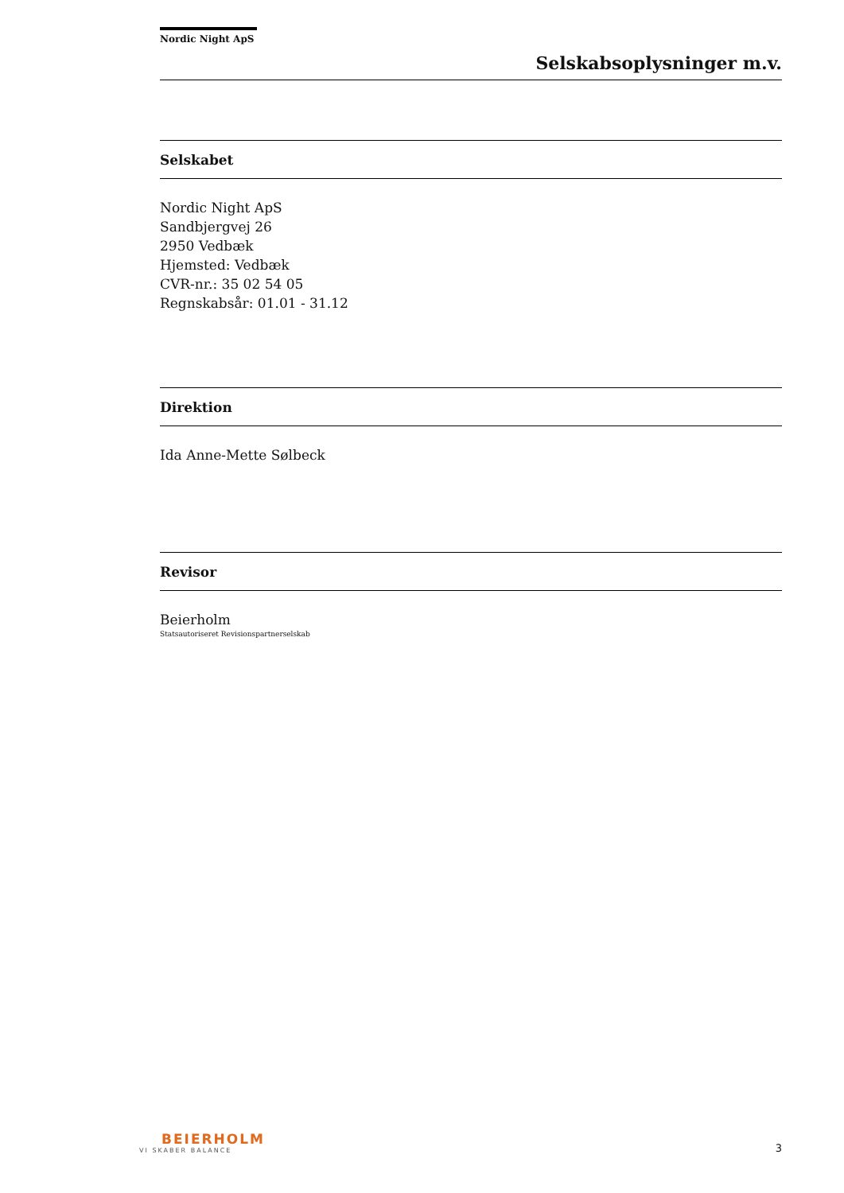Nordic Night ApS
Selskabsoplysninger m.v.
Selskabet
Nordic Night ApS
Sandbjergvej 26
2950 Vedbæk
Hjemsted: Vedbæk
CVR-nr.: 35 02 54 05
Regnskabsår: 01.01 - 31.12
Direktion
Ida Anne-Mette Sølbeck
Revisor
Beierholm
Statsautoriseret Revisionspartnerselskab
BEIERHOLM
VI SKABER BALANCE
3